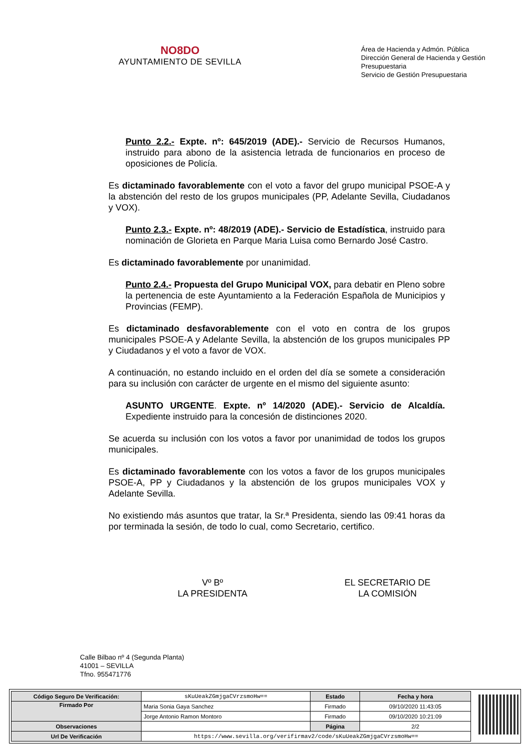NO8DO
AYUNTAMIENTO DE SEVILLA
Área de Hacienda y Admón. Pública
Dirección General de Hacienda y Gestión Presupuestaria
Servicio de Gestión Presupuestaria
Punto 2.2.- Expte. nº: 645/2019 (ADE).- Servicio de Recursos Humanos, instruido para abono de la asistencia letrada de funcionarios en proceso de oposiciones de Policía.
Es dictaminado favorablemente con el voto a favor del grupo municipal PSOE-A y la abstención del resto de los grupos municipales (PP, Adelante Sevilla, Ciudadanos y VOX).
Punto 2.3.- Expte. nº: 48/2019 (ADE).- Servicio de Estadística, instruido para nominación de Glorieta en Parque Maria Luisa como Bernardo José Castro.
Es dictaminado favorablemente por unanimidad.
Punto 2.4.- Propuesta del Grupo Municipal VOX, para debatir en Pleno sobre la pertenencia de este Ayuntamiento a la Federación Española de Municipios y Provincias (FEMP).
Es dictaminado desfavorablemente con el voto en contra de los grupos municipales PSOE-A y Adelante Sevilla, la abstención de los grupos municipales PP y Ciudadanos y el voto a favor de VOX.
A continuación, no estando incluido en el orden del día se somete a consideración para su inclusión con carácter de urgente en el mismo del siguiente asunto:
ASUNTO URGENTE. Expte. nº 14/2020 (ADE).- Servicio de Alcaldía. Expediente instruido para la concesión de distinciones 2020.
Se acuerda su inclusión con los votos a favor por unanimidad de todos los grupos municipales.
Es dictaminado favorablemente con los votos a favor de los grupos municipales PSOE-A, PP y Ciudadanos y la abstención de los grupos municipales VOX y Adelante Sevilla.
No existiendo más asuntos que tratar, la Sr.ª Presidenta, siendo las 09:41 horas da por terminada la sesión, de todo lo cual, como Secretario, certifico.
Vº Bº
LA PRESIDENTA
EL SECRETARIO DE
LA COMISIÓN
Calle Bilbao nº 4 (Segunda Planta)
41001 – SEVILLA
Tfno. 955471776
| Código Seguro De Verificación: | sKuUeakZGmjgaCVrzsmoHw== | Estado | Fecha y hora |
| Firmado Por | Maria Sonia Gaya Sanchez | Firmado | 09/10/2020 11:43:05 |
| | Jorge Antonio Ramon Montoro | Firmado | 09/10/2020 10:21:09 |
| Observaciones | | Página | 2/2 |
| Url De Verificación | https://www.sevilla.org/verifirmav2/code/sKuUeakZGmjgaCVrzsmoHw== | | |